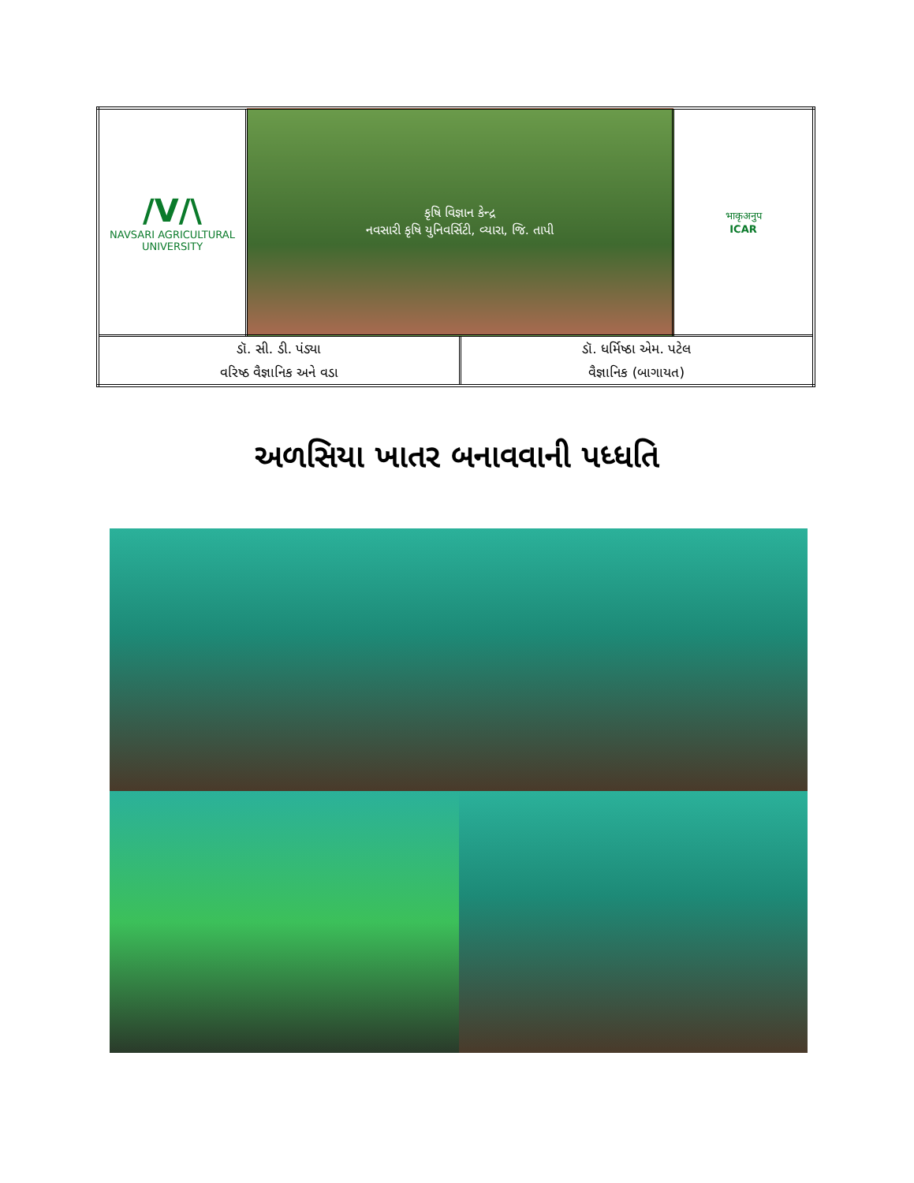| /V/\ NAVSARI AGRICULTURAL UNIVERSITY | કૃષિ વિજ્ઞાન કેન્દ્ર નવસારી કૃષિ યુનિવર્સિટી, વ્યારા, જિ. તાપી | | भाकृअनुप ICAR |
| ડૉ. સી. ડી. પંડ્યા વરિષ્ઠ વૈજ્ઞાનિક અને વડા | | ડૉ. ધર્મિષ્ઠા એમ. પટેલ વૈજ્ઞાનિક (બાગાયત) | |
અળસિયા ખાતર બનાવવાની પધ્ધતિ